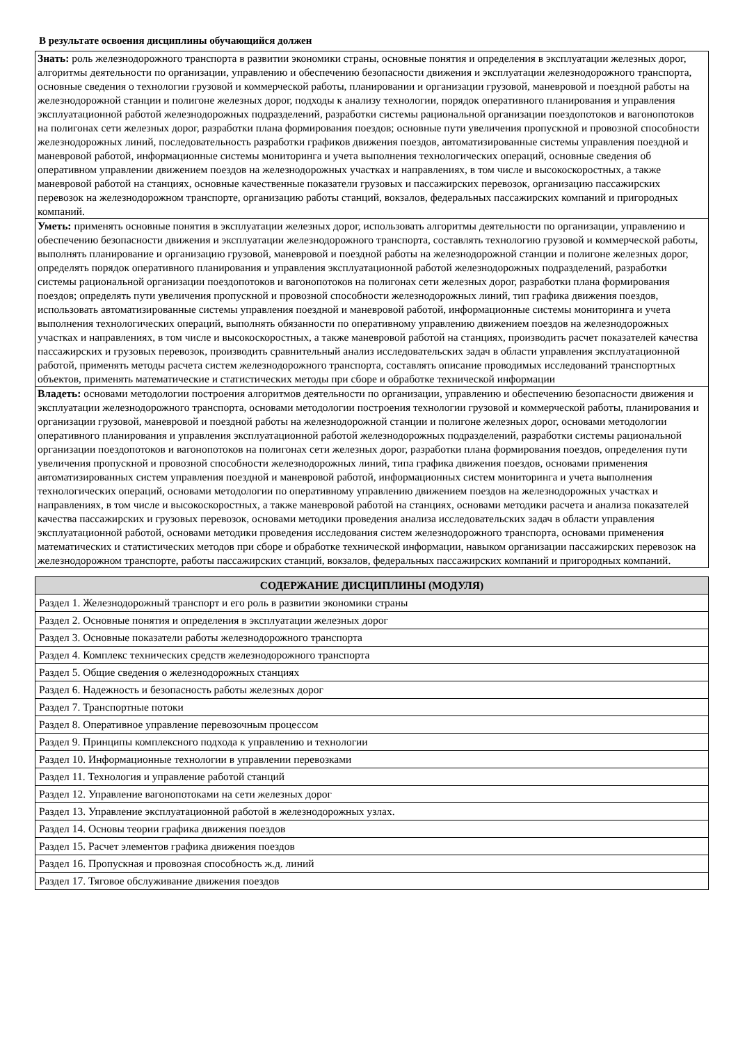В результате освоения дисциплины обучающийся должен
| Знать: роль железнодорожного транспорта в развитии экономики страны, основные понятия и определения в эксплуатации железных дорог, алгоритмы деятельности по организации, управлению и обеспечению безопасности движения и эксплуатации железнодорожного транспорта, основные сведения о технологии грузовой и коммерческой работы, планировании и организации грузовой, маневровой и поездной работы на железнодорожной станции и полигоне железных дорог, подходы к анализу технологии, порядок оперативного планирования и управления эксплуатационной работой железнодорожных подразделений, разработки системы рациональной организации поездопотоков и вагонопотоков на полигонах сети железных дорог, разработки плана формирования поездов; основные пути увеличения пропускной и провозной способности железнодорожных линий, последовательность разработки графиков движения поездов, автоматизированные системы управления поездной и маневровой работой, информационные системы мониторинга и учета выполнения технологических операций, основные сведения об оперативном управлении движением поездов на железнодорожных участках и направлениях, в том числе и высокоскоростных, а также маневровой работой на станциях, основные качественные показатели грузовых и пассажирских перевозок, организацию пассажирских перевозок на железнодорожном транспорте, организацию работы станций, вокзалов, федеральных пассажирских компаний и пригородных компаний. |
| Уметь: применять основные понятия в эксплуатации железных дорог, использовать алгоритмы деятельности по организации, управлению и обеспечению безопасности движения и эксплуатации железнодорожного транспорта, составлять технологию грузовой и коммерческой работы, выполнять планирование и организацию грузовой, маневровой и поездной работы на железнодорожной станции и полигоне железных дорог, определять порядок оперативного планирования и управления эксплуатационной работой железнодорожных подразделений, разработки системы рациональной организации поездопотоков и вагонопотоков на полигонах сети железных дорог, разработки плана формирования поездов; определять пути увеличения пропускной и провозной способности железнодорожных линий, тип графика движения поездов, использовать автоматизированные системы управления поездной и маневровой работой, информационные системы мониторинга и учета выполнения технологических операций, выполнять обязанности по оперативному управлению движением поездов на железнодорожных участках и направлениях, в том числе и высокоскоростных, а также маневровой работой на станциях, производить расчет показателей качества пассажирских и грузовых перевозок, производить сравнительный анализ исследовательских задач в области управления эксплуатационной работой, применять методы расчета систем железнодорожного транспорта, составлять описание проводимых исследований транспортных объектов, применять математические и статистических методы при сборе и обработке технической информации |
| Владеть: основами методологии построения алгоритмов деятельности по организации, управлению и обеспечению безопасности движения и эксплуатации железнодорожного транспорта, основами методологии построения технологии грузовой и коммерческой работы, планирования и организации грузовой, маневровой и поездной работы на железнодорожной станции и полигоне железных дорог, основами методологии оперативного планирования и управления эксплуатационной работой железнодорожных подразделений, разработки системы рациональной организации поездопотоков и вагонопотоков на полигонах сети железных дорог, разработки плана формирования поездов, определения пути увеличения пропускной и провозной способности железнодорожных линий, типа графика движения поездов, основами применения автоматизированных систем управления поездной и маневровой работой, информационных систем мониторинга и учета выполнения технологических операций, основами методологии по оперативному управлению движением поездов на железнодорожных участках и направлениях, в том числе и высокоскоростных, а также маневровой работой на станциях, основами методики расчета и анализа показателей качества пассажирских и грузовых перевозок, основами методики проведения анализа исследовательских задач в области управления эксплуатационной работой, основами методики проведения исследования систем железнодорожного транспорта, основами применения математических и статистических методов при сборе и обработке технической информации, навыком организации пассажирских перевозок на железнодорожном транспорте, работы пассажирских станций, вокзалов, федеральных пассажирских компаний и пригородных компаний. |
| СОДЕРЖАНИЕ ДИСЦИПЛИНЫ (МОДУЛЯ) |
| --- |
| Раздел 1. Железнодорожный транспорт и его роль в развитии экономики страны |
| Раздел 2. Основные понятия и определения в эксплуатации железных дорог |
| Раздел 3. Основные показатели работы железнодорожного транспорта |
| Раздел 4. Комплекс технических средств железнодорожного транспорта |
| Раздел 5. Общие сведения о железнодорожных станциях |
| Раздел 6. Надежность и безопасность работы железных дорог |
| Раздел 7. Транспортные потоки |
| Раздел 8. Оперативное управление перевозочным процессом |
| Раздел 9. Принципы комплексного подхода к управлению и технологии |
| Раздел 10. Информационные технологии в управлении перевозками |
| Раздел 11. Технология и управление работой станций |
| Раздел 12. Управление вагонопотоками на сети железных дорог |
| Раздел 13. Управление эксплуатационной работой в железнодорожных узлах. |
| Раздел 14. Основы теории графика движения поездов |
| Раздел 15. Расчет элементов графика движения поездов |
| Раздел 16. Пропускная и провозная способность ж.д. линий |
| Раздел 17. Тяговое обслуживание движения поездов |